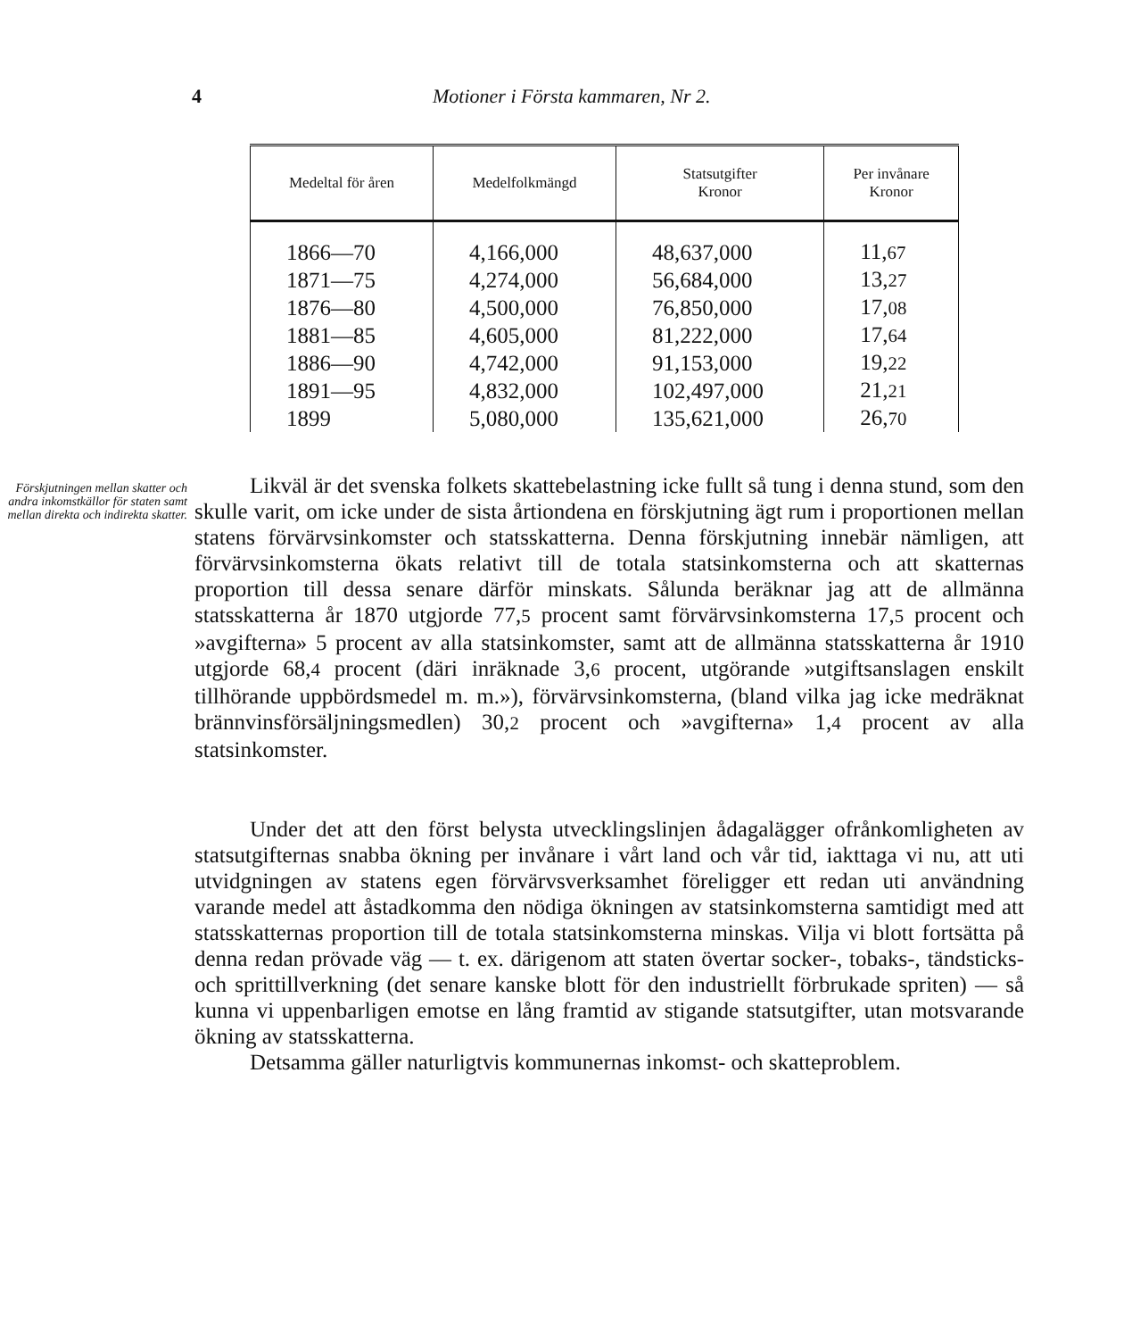4 Motioner i Första kammaren, Nr 2.
| Medeltal för åren | Medelfolkmängd | Statsutgifter Kronor | Per invånare Kronor |
| --- | --- | --- | --- |
| 1866—70 | 4,166,000 | 48,637,000 | 11, 67 |
| 1871—75 | 4,274,000 | 56,684,000 | 13, 27 |
| 1876—80 | 4,500,000 | 76,850,000 | 17, 08 |
| 1881—85 | 4,605,000 | 81,222,000 | 17, 64 |
| 1886—90 | 4,742,000 | 91,153,000 | 19, 22 |
| 1891—95 | 4,832,000 | 102,497,000 | 21, 21 |
| 1899 | 5,080,000 | 135,621,000 | 26, 70 |
Förskjutningen mellan skatter och andra inkomstkällor för staten samt mellan direkta och indirekta skatter.
Likväl är det svenska folkets skattebelastning icke fullt så tung i denna stund, som den skulle varit, om icke under de sista årtiondena en förskjutning ägt rum i proportionen mellan statens förvärvsinkomster och statsskatterna. Denna förskjutning innebär nämligen, att förvärvsinkomsterna ökats relativt till de totala statsinkomsterna och att skatternas proportion till dessa senare därför minskats. Sålunda beräknar jag att de allmänna statsskatterna år 1870 utgjorde 77,5 procent samt förvärvsinkomsterna 17,5 procent och »avgifterna» 5 procent av alla statsinkomster, samt att de allmänna statsskatterna år 1910 utgjorde 68,4 procent (däri inräknade 3,6 procent, utgörande »utgiftsanslagen enskilt tillhörande uppbördsmedel m. m.»), förvärvsinkomsterna, (bland vilka jag icke medräknat brännvinsförsäljningsmedlen) 30,2 procent och »avgifterna» 1,4 procent av alla statsinkomster.
Under det att den först belysta utvecklingslinjen ådagalägger ofrånkomligheten av statsutgifternas snabba ökning per invånare i vårt land och vår tid, iakttaga vi nu, att uti utvidgningen av statens egen förvärvsverksamhet föreligger ett redan uti användning varande medel att åstadkomma den nödiga ökningen av statsinkomsterna samtidigt med att statsskatternas proportion till de totala statsinkomsterna minskas. Vilja vi blott fortsätta på denna redan prövade väg — t. ex. därigenom att staten övertar socker-, tobaks-, tändsticks- och sprittillverkning (det senare kanske blott för den industriellt förbrukade spriten) — så kunna vi uppenbarligen emotse en lång framtid av stigande statsutgifter, utan motsvarande ökning av statsskatterna.
Detsamma gäller naturligtvis kommunernas inkomst- och skatteproblem.